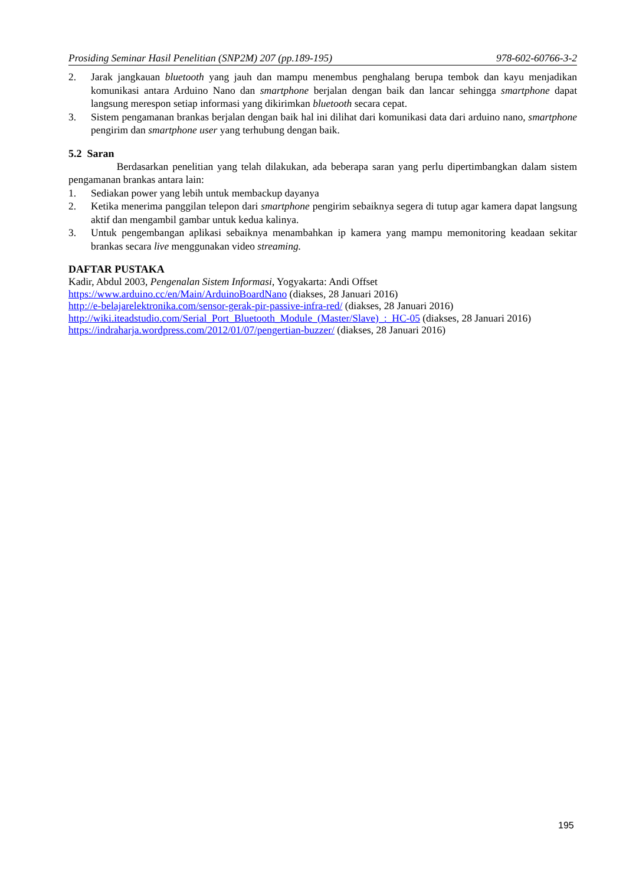Prosiding Seminar Hasil Penelitian (SNP2M) 207 (pp.189-195) 978-602-60766-3-2
2. Jarak jangkauan bluetooth yang jauh dan mampu menembus penghalang berupa tembok dan kayu menjadikan komunikasi antara Arduino Nano dan smartphone berjalan dengan baik dan lancar sehingga smartphone dapat langsung merespon setiap informasi yang dikirimkan bluetooth secara cepat.
3. Sistem pengamanan brankas berjalan dengan baik hal ini dilihat dari komunikasi data dari arduino nano, smartphone pengirim dan smartphone user yang terhubung dengan baik.
5.2 Saran
Berdasarkan penelitian yang telah dilakukan, ada beberapa saran yang perlu dipertimbangkan dalam sistem pengamanan brankas antara lain:
1. Sediakan power yang lebih untuk membackup dayanya
2. Ketika menerima panggilan telepon dari smartphone pengirim sebaiknya segera di tutup agar kamera dapat langsung aktif dan mengambil gambar untuk kedua kalinya.
3. Untuk pengembangan aplikasi sebaiknya menambahkan ip kamera yang mampu memonitoring keadaan sekitar brankas secara live menggunakan video streaming.
DAFTAR PUSTAKA
Kadir, Abdul 2003, Pengenalan Sistem Informasi, Yogyakarta: Andi Offset
https://www.arduino.cc/en/Main/ArduinoBoardNano (diakses, 28 Januari 2016)
http://e-belajarelektronika.com/sensor-gerak-pir-passive-infra-red/ (diakses, 28 Januari 2016)
http://wiki.iteadstudio.com/Serial_Port_Bluetooth_Module_(Master/Slave)_:_HC-05 (diakses, 28 Januari 2016)
https://indraharja.wordpress.com/2012/01/07/pengertian-buzzer/ (diakses, 28 Januari 2016)
195